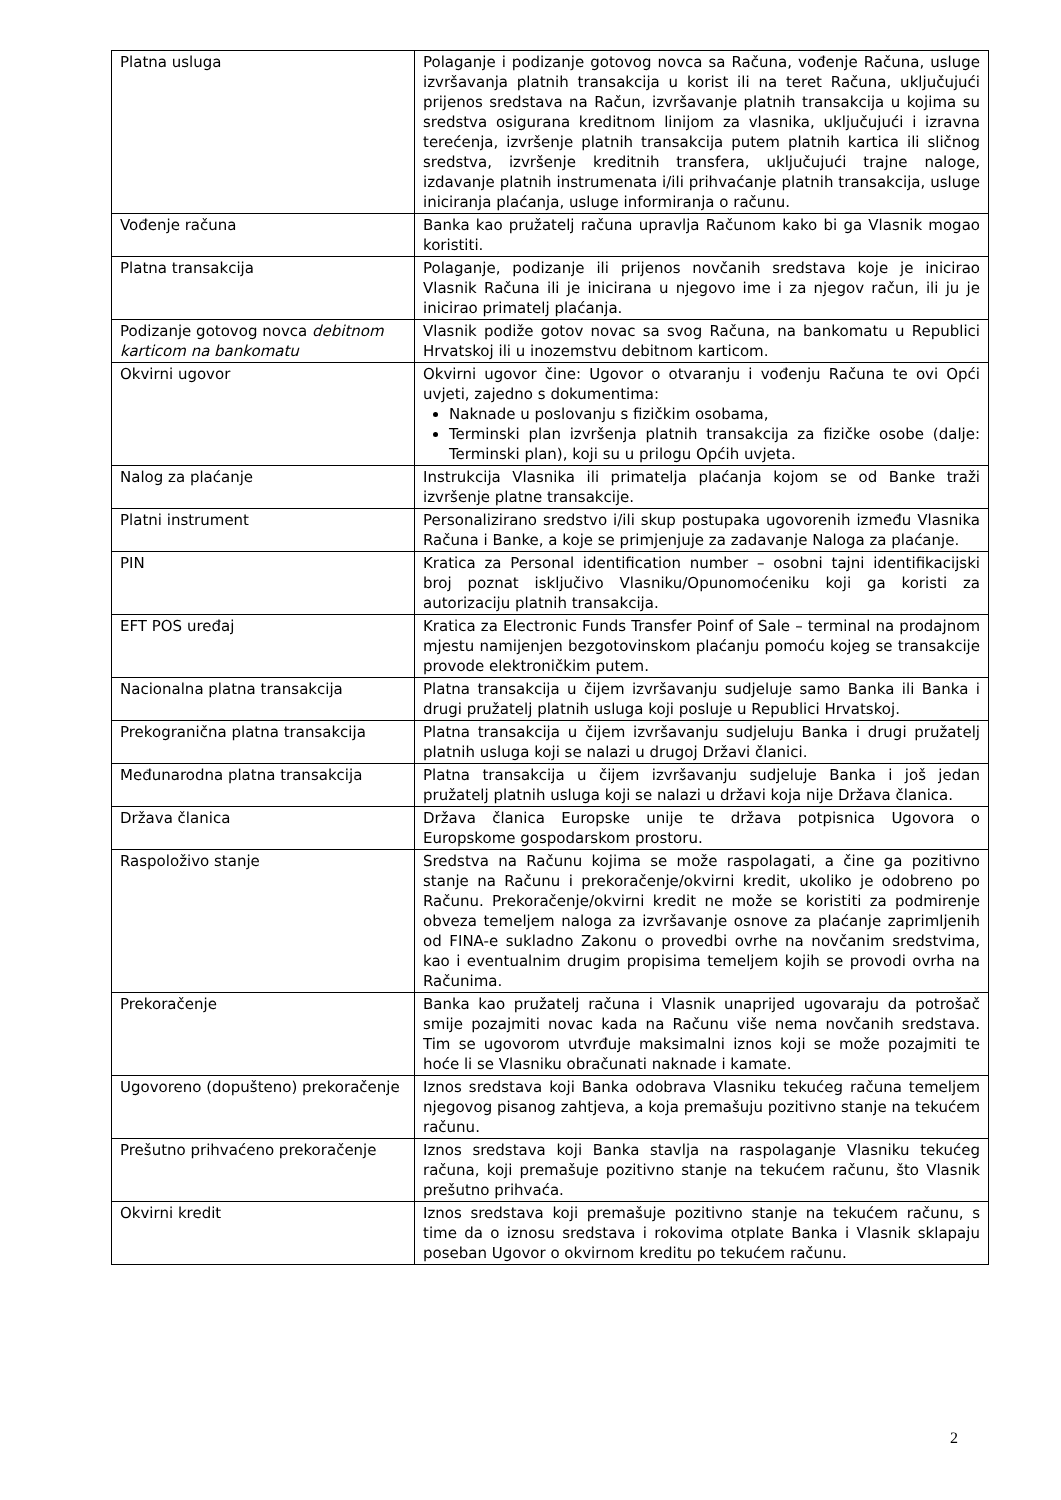| Platna usluga | Polaganje i podizanje gotovog novca sa Računa, vođenje Računa, usluge izvršavanja platnih transakcija u korist ili na teret Računa, uključujući prijenos sredstava na Račun, izvršavanje platnih transakcija u kojima su sredstva osigurana kreditnom linijom za vlasnika, uključujući i izravna terećenja, izvršenje platnih transakcija putem platnih kartica ili sličnog sredstva, izvršenje kreditnih transfera, uključujući trajne naloge, izdavanje platnih instrumenata i/ili prihvaćanje platnih transakcija, usluge iniciranja plaćanja, usluge informiranja o računu. |
| Vođenje računa | Banka kao pružatelj računa upravlja Računom kako bi ga Vlasnik mogao koristiti. |
| Platna transakcija | Polaganje, podizanje ili prijenos novčanih sredstava koje je inicirao Vlasnik Računa ili je inicirana u njegovo ime i za njegov račun, ili ju je inicirao primatelj plaćanja. |
| Podizanje gotovog novca debitnom karticom na bankomatu | Vlasnik podiže gotov novac sa svog Računa, na bankomatu u Republici Hrvatskoj ili u inozemstvu debitnom karticom. |
| Okvirni ugovor | Okvirni ugovor čine: Ugovor o otvaranju i vođenju Računa te ovi Opći uvjeti, zajedno s dokumentima: Naknade u poslovanju s fizičkim osobama, Terminski plan izvršenja platnih transakcija za fizičke osobe (dalje: Terminski plan), koji su u prilogu Općih uvjeta. |
| Nalog za plaćanje | Instrukcija Vlasnika ili primatelja plaćanja kojom se od Banke traži izvršenje platne transakcije. |
| Platni instrument | Personalizirano sredstvo i/ili skup postupaka ugovorenih između Vlasnika Računa i Banke, a koje se primjenjuje za zadavanje Naloga za plaćanje. |
| PIN | Kratica za Personal identification number – osobni tajni identifikacijski broj poznat isključivo Vlasniku/Opunomoćeniku koji ga koristi za autorizaciju platnih transakcija. |
| EFT POS uređaj | Kratica za Electronic Funds Transfer Poinf of Sale – terminal na prodajnom mjestu namijenjen bezgotovinskom plaćanju pomoću kojeg se transakcije provode elektroničkim putem. |
| Nacionalna platna transakcija | Platna transakcija u čijem izvršavanju sudjeluje samo Banka ili Banka i drugi pružatelj platnih usluga koji posluje u Republici Hrvatskoj. |
| Prekogranična platna transakcija | Platna transakcija u čijem izvršavanju sudjeluju Banka i drugi pružatelj platnih usluga koji se nalazi u drugoj Državi članici. |
| Međunarodna platna transakcija | Platna transakcija u čijem izvršavanju sudjeluje Banka i još jedan pružatelj platnih usluga koji se nalazi u državi koja nije Država članica. |
| Država članica | Država članica Europske unije te država potpisnica Ugovora o Europskome gospodarskom prostoru. |
| Raspoloživo stanje | Sredstva na Računu kojima se može raspolagati, a čine ga pozitivno stanje na Računu i prekoračenje/okvirni kredit, ukoliko je odobreno po Računu. Prekoračenje/okvirni kredit ne može se koristiti za podmirenje obveza temeljem naloga za izvršavanje osnove za plaćanje zaprimljenih od FINA-e sukladno Zakonu o provedbi ovrhe na novčanim sredstvima, kao i eventualnim drugim propisima temeljem kojih se provodi ovrha na Računima. |
| Prekoračenje | Banka kao pružatelj računa i Vlasnik unaprijed ugovaraju da potrošač smije pozajmiti novac kada na Računu više nema novčanih sredstava. Tim se ugovorom utvrđuje maksimalni iznos koji se može pozajmiti te hoće li se Vlasniku obračunati naknade i kamate. |
| Ugovoreno (dopušteno) prekoračenje | Iznos sredstava koji Banka odobrava Vlasniku tekućeg računa temeljem njegovog pisanog zahtjeva, a koja premašuju pozitivno stanje na tekućem računu. |
| Prešutno prihvaćeno prekoračenje | Iznos sredstava koji Banka stavlja na raspolaganje Vlasniku tekućeg računa, koji premašuje pozitivno stanje na tekućem računu, što Vlasnik prešutno prihvaća. |
| Okvirni kredit | Iznos sredstava koji premašuje pozitivno stanje na tekućem računu, s time da o iznosu sredstava i rokovima otplate Banka i Vlasnik sklapaju poseban Ugovor o okvirnom kreditu po tekućem računu. |
2